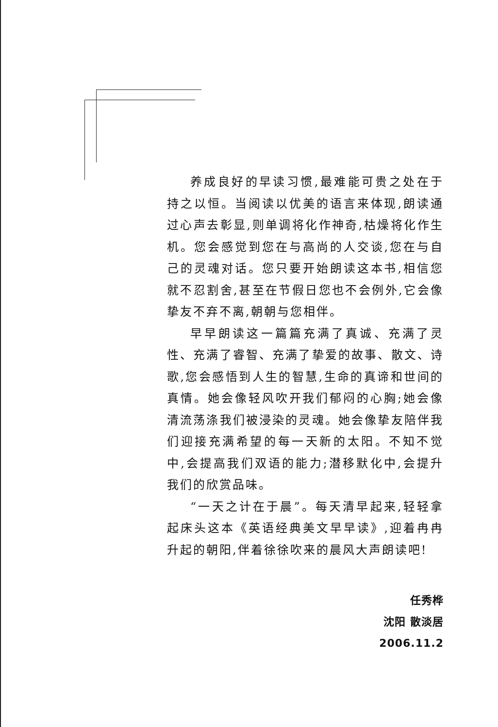养成良好的早读习惯,最难能可贵之处在于持之以恒。当阅读以优美的语言来体现,朗读通过心声去彰显,则单调将化作神奇,枯燥将化作生机。您会感觉到您在与高尚的人交谈,您在与自己的灵魂对话。您只要开始朗读这本书,相信您就不忍割舍,甚至在节假日您也不会例外,它会像挚友不弃不离,朝朝与您相伴。
早早朗读这一篇篇充满了真诚、充满了灵性、充满了睿智、充满了挚爱的故事、散文、诗歌,您会感悟到人生的智慧,生命的真谛和世间的真情。她会像轻风吹开我们郁闷的心胸;她会像清流荡涤我们被浸染的灵魂。她会像挚友陪伴我们迎接充满希望的每一天新的太阳。不知不觉中,会提高我们双语的能力;潜移默化中,会提升我们的欣赏品味。
“一天之计在于晨”。每天清早起来,轻轻拿起床头这本《英语经典美文早早读》,迎着冉冉升起的朝阳,伴着徐徐吹来的晨风大声朗读吧!
任秀桦
沈阳 散淡居
2006.11.2